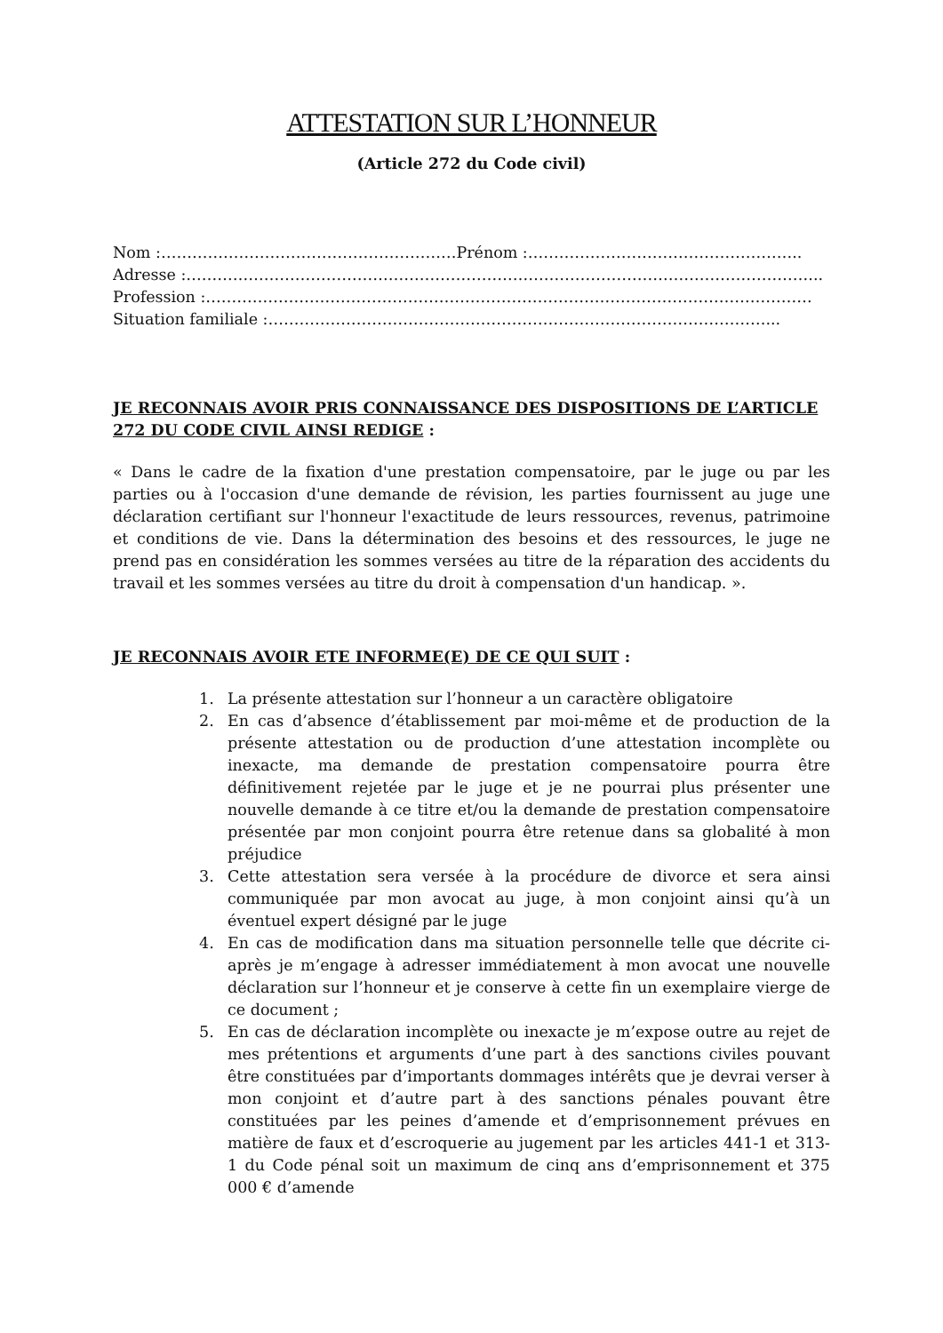ATTESTATION SUR L’HONNEUR
(Article 272 du Code civil)
Nom :…………………………………………………Prénom :……………………………………………..
Adresse :…………………………………………………………………………………………………………...
Profession :………………………………………………………………………………………………………
Situation familiale :……………………………………………………………………………………...
JE RECONNAIS AVOIR PRIS CONNAISSANCE DES DISPOSITIONS DE L’ARTICLE 272 DU CODE CIVIL AINSI REDIGE :
« Dans le cadre de la fixation d'une prestation compensatoire, par le juge ou par les parties ou à l'occasion d'une demande de révision, les parties fournissent au juge une déclaration certifiant sur l'honneur l'exactitude de leurs ressources, revenus, patrimoine et conditions de vie. Dans la détermination des besoins et des ressources, le juge ne prend pas en considération les sommes versées au titre de la réparation des accidents du travail et les sommes versées au titre du droit à compensation d'un handicap. ».
JE RECONNAIS AVOIR ETE INFORME(E) DE CE QUI SUIT :
1. La présente attestation sur l’honneur a un caractère obligatoire
2. En cas d’absence d’établissement par moi-même et de production de la présente attestation ou de production d’une attestation incomplète ou inexacte, ma demande de prestation compensatoire pourra être définitivement rejetée par le juge et je ne pourrai plus présenter une nouvelle demande à ce titre et/ou la demande de prestation compensatoire présentée par mon conjoint pourra être retenue dans sa globalité à mon préjudice
3. Cette attestation sera versée à la procédure de divorce et sera ainsi communiquée par mon avocat au juge, à mon conjoint ainsi qu’à un éventuel expert désigné par le juge
4. En cas de modification dans ma situation personnelle telle que décrite ci-après je m’engage à adresser immédiatement à mon avocat une nouvelle déclaration sur l’honneur et je conserve à cette fin un exemplaire vierge de ce document ;
5. En cas de déclaration incomplète ou inexacte je m’expose outre au rejet de mes prétentions et arguments d’une part à des sanctions civiles pouvant être constituées par d’importants dommages intérêts que je devrai verser à mon conjoint et d’autre part à des sanctions pénales pouvant être constituées par les peines d’amende et d’emprisonnement prévues en matière de faux et d’escroquerie au jugement par les articles 441-1 et 313-1 du Code pénal soit un maximum de cinq ans d’emprisonnement et 375 000 € d’amende